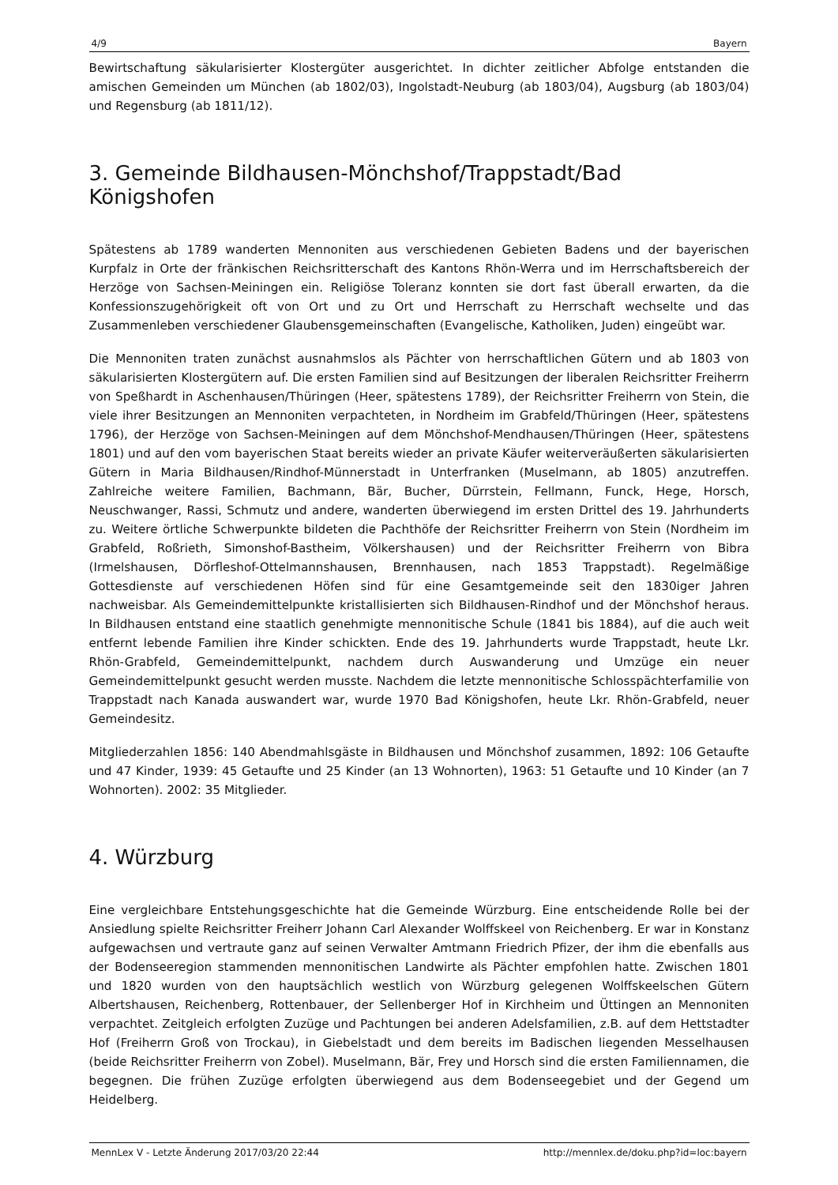4/9 Bayern
Bewirtschaftung säkularisierter Klostergüter ausgerichtet. In dichter zeitlicher Abfolge entstanden die amischen Gemeinden um München (ab 1802/03), Ingolstadt-Neuburg (ab 1803/04), Augsburg (ab 1803/04) und Regensburg (ab 1811/12).
3. Gemeinde Bildhausen-Mönchshof/Trappstadt/Bad Königshofen
Spätestens ab 1789 wanderten Mennoniten aus verschiedenen Gebieten Badens und der bayerischen Kurpfalz in Orte der fränkischen Reichsritterschaft des Kantons Rhön-Werra und im Herrschaftsbereich der Herzöge von Sachsen-Meiningen ein. Religiöse Toleranz konnten sie dort fast überall erwarten, da die Konfessionszugehörigkeit oft von Ort und zu Ort und Herrschaft zu Herrschaft wechselte und das Zusammenleben verschiedener Glaubensgemeinschaften (Evangelische, Katholiken, Juden) eingeübt war.
Die Mennoniten traten zunächst ausnahmslos als Pächter von herrschaftlichen Gütern und ab 1803 von säkularisierten Klostergütern auf. Die ersten Familien sind auf Besitzungen der liberalen Reichsritter Freiherrn von Speßhardt in Aschenhausen/Thüringen (Heer, spätestens 1789), der Reichsritter Freiherrn von Stein, die viele ihrer Besitzungen an Mennoniten verpachteten, in Nordheim im Grabfeld/Thüringen (Heer, spätestens 1796), der Herzöge von Sachsen-Meiningen auf dem Mönchshof-Mendhausen/Thüringen (Heer, spätestens 1801) und auf den vom bayerischen Staat bereits wieder an private Käufer weiterveräußerten säkularisierten Gütern in Maria Bildhausen/Rindhof-Münnerstadt in Unterfranken (Muselmann, ab 1805) anzutreffen. Zahlreiche weitere Familien, Bachmann, Bär, Bucher, Dürrstein, Fellmann, Funck, Hege, Horsch, Neuschwanger, Rassi, Schmutz und andere, wanderten überwiegend im ersten Drittel des 19. Jahrhunderts zu. Weitere örtliche Schwerpunkte bildeten die Pachthöfe der Reichsritter Freiherrn von Stein (Nordheim im Grabfeld, Roßrieth, Simonshof-Bastheim, Völkershausen) und der Reichsritter Freiherrn von Bibra (Irmelshausen, Dörfleshof-Ottelmannshausen, Brennhausen, nach 1853 Trappstadt). Regelmäßige Gottesdienste auf verschiedenen Höfen sind für eine Gesamtgemeinde seit den 1830iger Jahren nachweisbar. Als Gemeindemittelpunkte kristallisierten sich Bildhausen-Rindhof und der Mönchshof heraus. In Bildhausen entstand eine staatlich genehmigte mennonitische Schule (1841 bis 1884), auf die auch weit entfernt lebende Familien ihre Kinder schickten. Ende des 19. Jahrhunderts wurde Trappstadt, heute Lkr. Rhön-Grabfeld, Gemeindemittelpunkt, nachdem durch Auswanderung und Umzüge ein neuer Gemeindemittelpunkt gesucht werden musste. Nachdem die letzte mennonitische Schlosspächterfamilie von Trappstadt nach Kanada auswandert war, wurde 1970 Bad Königshofen, heute Lkr. Rhön-Grabfeld, neuer Gemeindesitz.
Mitgliederzahlen 1856: 140 Abendmahlsgäste in Bildhausen und Mönchshof zusammen, 1892: 106 Getaufte und 47 Kinder, 1939: 45 Getaufte und 25 Kinder (an 13 Wohnorten), 1963: 51 Getaufte und 10 Kinder (an 7 Wohnorten). 2002: 35 Mitglieder.
4. Würzburg
Eine vergleichbare Entstehungsgeschichte hat die Gemeinde Würzburg. Eine entscheidende Rolle bei der Ansiedlung spielte Reichsritter Freiherr Johann Carl Alexander Wolffskeel von Reichenberg. Er war in Konstanz aufgewachsen und vertraute ganz auf seinen Verwalter Amtmann Friedrich Pfizer, der ihm die ebenfalls aus der Bodenseeregion stammenden mennonitischen Landwirte als Pächter empfohlen hatte. Zwischen 1801 und 1820 wurden von den hauptsächlich westlich von Würzburg gelegenen Wolffskeelschen Gütern Albertshausen, Reichenberg, Rottenbauer, der Sellenberger Hof in Kirchheim und Üttingen an Mennoniten verpachtet. Zeitgleich erfolgten Zuzüge und Pachtungen bei anderen Adelsfamilien, z.B. auf dem Hettstadter Hof (Freiherrn Groß von Trockau), in Giebelstadt und dem bereits im Badischen liegenden Messelhausen (beide Reichsritter Freiherrn von Zobel). Muselmann, Bär, Frey und Horsch sind die ersten Familiennamen, die begegnen. Die frühen Zuzüge erfolgten überwiegend aus dem Bodenseegebiet und der Gegend um Heidelberg.
MennLex V - Letzte Änderung 2017/03/20 22:44 http://mennlex.de/doku.php?id=loc:bayern